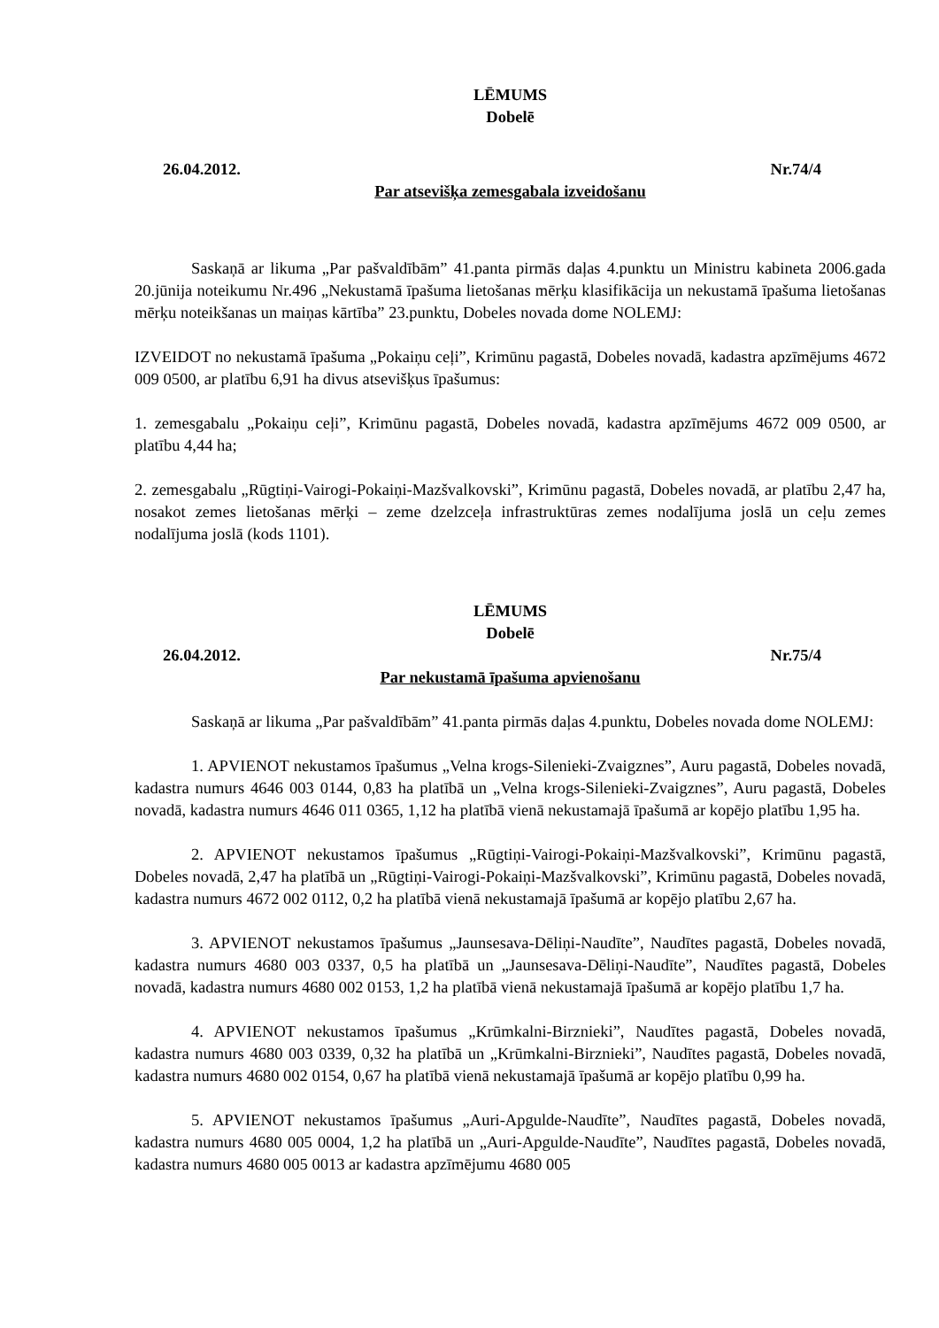LĒMUMS
Dobelē
26.04.2012. Nr.74/4
Par atsevišķa zemesgabala izveidošanu
Saskaņā ar likuma „Par pašvaldībām” 41.panta pirmās daļas 4.punktu un Ministru kabineta 2006.gada 20.jūnija noteikumu Nr.496 „Nekustamā īpašuma lietošanas mērķu klasifikācija un nekustamā īpašuma lietošanas mērķu noteikšanas un maiņas kārtība” 23.punktu, Dobeles novada dome NOLEMJ:
IZVEIDOT no nekustamā īpašuma „Pokaiņu ceļi”, Krimūnu pagastā, Dobeles novadā, kadastra apzīmējums 4672 009 0500, ar platību 6,91 ha divus atsevišķus īpašumus:
1. zemesgabalu „Pokaiņu ceļi”, Krimūnu pagastā, Dobeles novadā, kadastra apzīmējums 4672 009 0500, ar platību 4,44 ha;
2. zemesgabalu „Rūgtiņi-Vairogi-Pokaiņi-Mazšvalkovski”, Krimūnu pagastā, Dobeles novadā, ar platību 2,47 ha, nosakot zemes lietošanas mērķi – zeme dzelzceļa infrastruktūras zemes nodalījuma joslā un ceļu zemes nodalījuma joslā (kods 1101).
LĒMUMS
Dobelē
26.04.2012. Nr.75/4
Par nekustamā īpašuma apvienošanu
Saskaņā ar likuma „Par pašvaldībām” 41.panta pirmās daļas 4.punktu, Dobeles novada dome NOLEMJ:
1. APVIENOT nekustamos īpašumus „Velna krogs-Silenieki-Zvaigznes”, Auru pagastā, Dobeles novadā, kadastra numurs 4646 003 0144, 0,83 ha platībā un „Velna krogs-Silenieki-Zvaigznes”, Auru pagastā, Dobeles novadā, kadastra numurs 4646 011 0365, 1,12 ha platībā vienā nekustamajā īpašumā ar kopējo platību 1,95 ha.
2. APVIENOT nekustamos īpašumus „Rūgtiņi-Vairogi-Pokaiņi-Mazšvalkovski”, Krimūnu pagastā, Dobeles novadā, 2,47 ha platībā un „Rūgtiņi-Vairogi-Pokaiņi-Mazšvalkovski”, Krimūnu pagastā, Dobeles novadā, kadastra numurs 4672 002 0112, 0,2 ha platībā vienā nekustamajā īpašumā ar kopējo platību 2,67 ha.
3. APVIENOT nekustamos īpašumus „Jaunsesava-Dēliņi-Naudīte”, Naudītes pagastā, Dobeles novadā, kadastra numurs 4680 003 0337, 0,5 ha platībā un „Jaunsesava-Dēliņi-Naudīte”, Naudītes pagastā, Dobeles novadā, kadastra numurs 4680 002 0153, 1,2 ha platībā vienā nekustamajā īpašumā ar kopējo platību 1,7 ha.
4. APVIENOT nekustamos īpašumus „Krūmkalni-Birznieki”, Naudītes pagastā, Dobeles novadā, kadastra numurs 4680 003 0339, 0,32 ha platībā un „Krūmkalni-Birznieki”, Naudītes pagastā, Dobeles novadā, kadastra numurs 4680 002 0154, 0,67 ha platībā vienā nekustamajā īpašumā ar kopējo platību 0,99 ha.
5. APVIENOT nekustamos īpašumus „Auri-Apgulde-Naudīte”, Naudītes pagastā, Dobeles novadā, kadastra numurs 4680 005 0004, 1,2 ha platībā un „Auri-Apgulde-Naudīte”, Naudītes pagastā, Dobeles novadā, kadastra numurs 4680 005 0013 ar kadastra apzīmējumu 4680 005